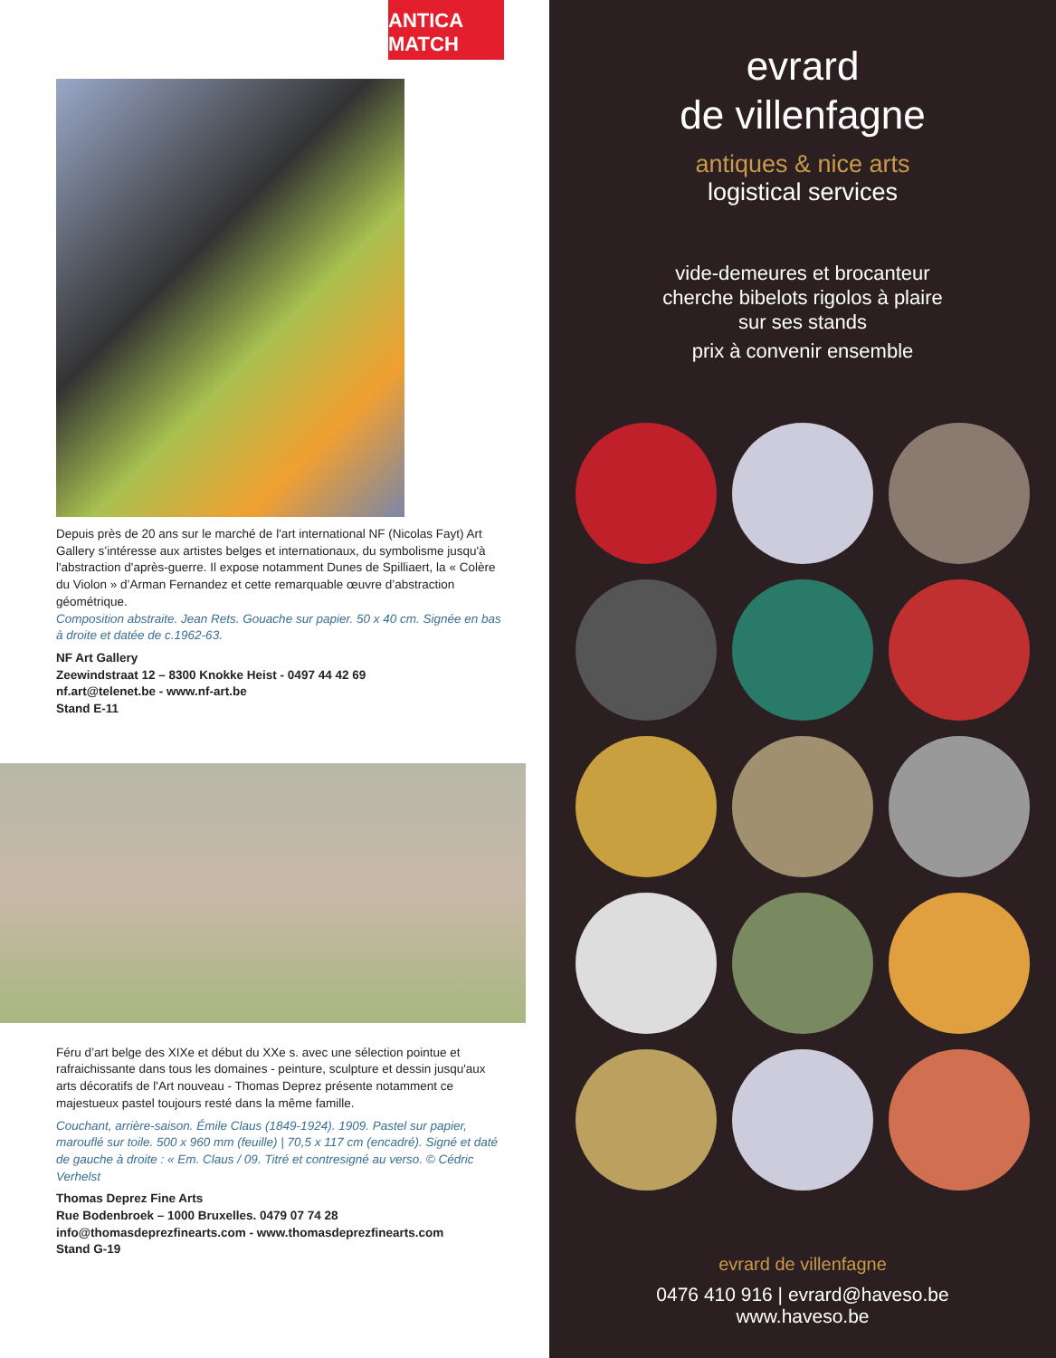ANTICA MATCH
Depuis près de 20 ans sur le marché de l'art international NF (Nicolas Fayt) Art Gallery s’intéresse aux artistes belges et internationaux, du symbolisme jusqu'à l'abstraction d'après-guerre. Il expose notamment Dunes de Spilliaert, la « Colère du Violon » d’Arman Fernandez et cette remarquable œuvre d’abstraction géométrique.
Composition abstraite. Jean Rets. Gouache sur papier. 50 x 40 cm. Signée en bas à droite et datée de c.1962-63.
NF Art Gallery
Zeewindstraat 12 – 8300 Knokke Heist - 0497 44 42 69
nf.art@telenet.be - www.nf-art.be
Stand E-11
Féru d’art belge des XIXe et début du XXe s. avec une sélection pointue et rafraichissante dans tous les domaines - peinture, sculpture et dessin jusqu'aux arts décoratifs de l'Art nouveau - Thomas Deprez présente notamment ce majestueux pastel toujours resté dans la même famille.
Couchant, arrière-saison. Émile Claus (1849-1924). 1909. Pastel sur papier, marouflé sur toile. 500 x 960 mm (feuille) | 70,5 x 117 cm (encadré). Signé et daté de gauche à droite : « Em. Claus / 09. Titré et contresigné au verso. © Cédric Verhelst
Thomas Deprez Fine Arts
Rue Bodenbroek – 1000 Bruxelles. 0479 07 74 28
info@thomasdeprezfinearts.com - www.thomasdeprezfinearts.com
Stand G-19
evrard
de villenfagne
antiques & nice arts
logistical services
vide-demeures et brocanteur
cherche bibelots rigolos à plaire
sur ses stands
prix à convenir ensemble
evrard de villenfagne
0476 410 916 | evrard@haveso.be
www.haveso.be